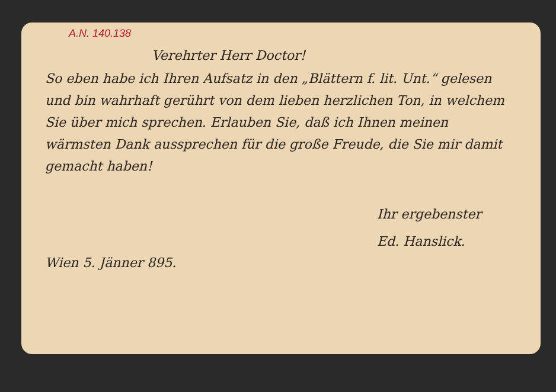A.N. 140.138
Verehrter Herr Doctor!
So eben habe ich Ihren Aufsatz in den „Blättern f. lit. Unt.“ gelesen und bin wahrhaft gerührt von dem lieben herzlichen Ton, in welchem Sie über mich sprechen. Erlauben Sie, daß ich Ihnen meinen wärmsten Dank aussprechen für die große Freude, die Sie mir damit gemacht haben!
Ihr ergebenster
Ed. Hanslick.
Wien 5. Jänner 895.